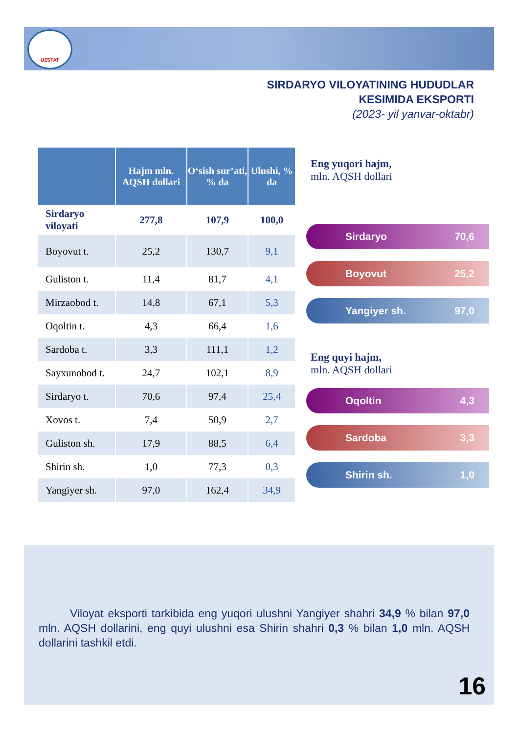UZSTAT
SIRDARYO VILOYATINING HUDUDLAR
KESIMIDA EKSPORTI
(2023- yil yanvar-oktabr)
| | Hajm mln. AQSH dollari | O‘sish sur’ati, % da | Ulushi, % da |
| --- | --- | --- | --- |
| Sirdaryo viloyati | 277,8 | 107,9 | 100,0 |
| Boyovut t. | 25,2 | 130,7 | 9,1 |
| Guliston t. | 11,4 | 81,7 | 4,1 |
| Mirzaobod t. | 14,8 | 67,1 | 5,3 |
| Oqoltin t. | 4,3 | 66,4 | 1,6 |
| Sardoba t. | 3,3 | 111,1 | 1,2 |
| Sayxunobod t. | 24,7 | 102,1 | 8,9 |
| Sirdaryo t. | 70,6 | 97,4 | 25,4 |
| Xovos t. | 7,4 | 50,9 | 2,7 |
| Guliston sh. | 17,9 | 88,5 | 6,4 |
| Shirin sh. | 1,0 | 77,3 | 0,3 |
| Yangiyer sh. | 97,0 | 162,4 | 34,9 |
Eng yuqori hajm,
mln. AQSH dollari
Sirdaryo 70,6
Boyovut 25,2
Yangiyer sh. 97,0
Eng quyi hajm,
mln. AQSH dollari
Oqoltin 4,3
Sardoba 3,3
Shirin sh. 1,0
Viloyat eksporti tarkibida eng yuqori ulushni Yangiyer shahri 34,9 % bilan 97,0 mln. AQSH dollarini, eng quyi ulushni esa Shirin shahri 0,3 % bilan 1,0 mln. AQSH dollarini tashkil etdi.
16